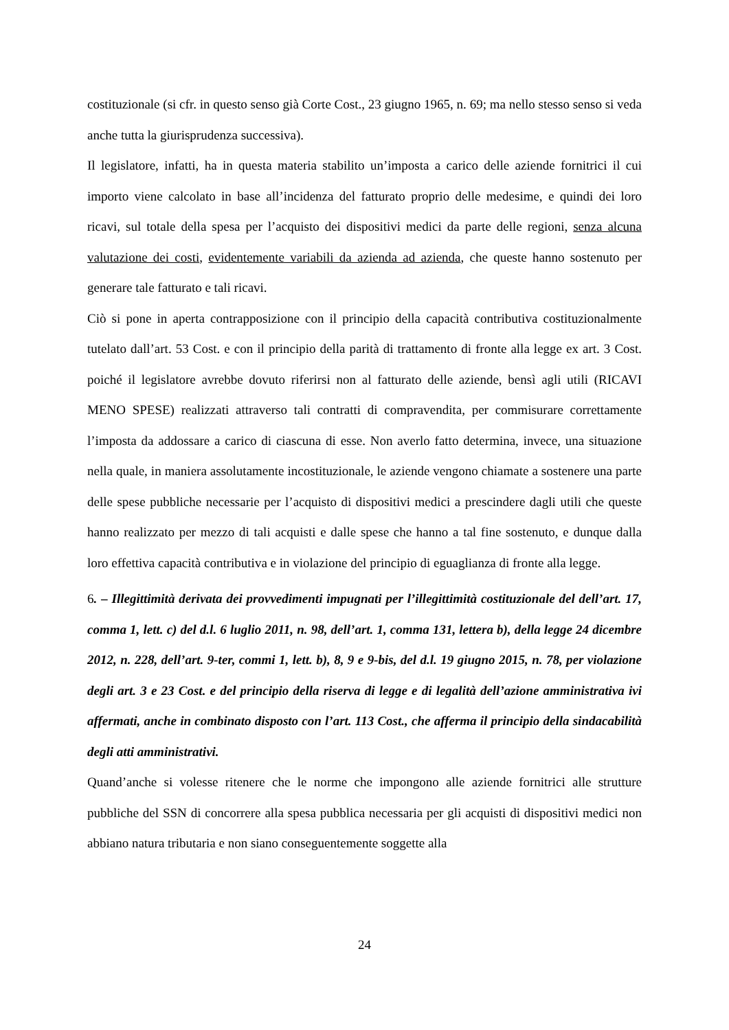costituzionale (si cfr. in questo senso già Corte Cost., 23 giugno 1965, n. 69; ma nello stesso senso si veda anche tutta la giurisprudenza successiva).
Il legislatore, infatti, ha in questa materia stabilito un’imposta a carico delle aziende fornitrici il cui importo viene calcolato in base all’incidenza del fatturato proprio delle medesime, e quindi dei loro ricavi, sul totale della spesa per l’acquisto dei dispositivi medici da parte delle regioni, senza alcuna valutazione dei costi, evidentemente variabili da azienda ad azienda, che queste hanno sostenuto per generare tale fatturato e tali ricavi.
Ciò si pone in aperta contrapposizione con il principio della capacità contributiva costituzionalmente tutelato dall’art. 53 Cost. e con il principio della parità di trattamento di fronte alla legge ex art. 3 Cost. poiché il legislatore avrebbe dovuto riferirsi non al fatturato delle aziende, bensì agli utili (RICAVI MENO SPESE) realizzati attraverso tali contratti di compravendita, per commisurare correttamente l’imposta da addossare a carico di ciascuna di esse. Non averlo fatto determina, invece, una situazione nella quale, in maniera assolutamente incostituzionale, le aziende vengono chiamate a sostenere una parte delle spese pubbliche necessarie per l’acquisto di dispositivi medici a prescindere dagli utili che queste hanno realizzato per mezzo di tali acquisti e dalle spese che hanno a tal fine sostenuto, e dunque dalla loro effettiva capacità contributiva e in violazione del principio di eguaglianza di fronte alla legge.
6. – Illegittimità derivata dei provvedimenti impugnati per l’illegittimità costituzionale del dell’art. 17, comma 1, lett. c) del d.l. 6 luglio 2011, n. 98, dell’art. 1, comma 131, lettera b), della legge 24 dicembre 2012, n. 228, dell’art. 9-ter, commi 1, lett. b), 8, 9 e 9-bis, del d.l. 19 giugno 2015, n. 78, per violazione degli art. 3 e 23 Cost. e del principio della riserva di legge e di legalità dell’azione amministrativa ivi affermati, anche in combinato disposto con l’art. 113 Cost., che afferma il principio della sindacabilità degli atti amministrativi.
Quand’anche si volesse ritenere che le norme che impongono alle aziende fornitrici alle strutture pubbliche del SSN di concorrere alla spesa pubblica necessaria per gli acquisti di dispositivi medici non abbiano natura tributaria e non siano conseguentemente soggette alla
24